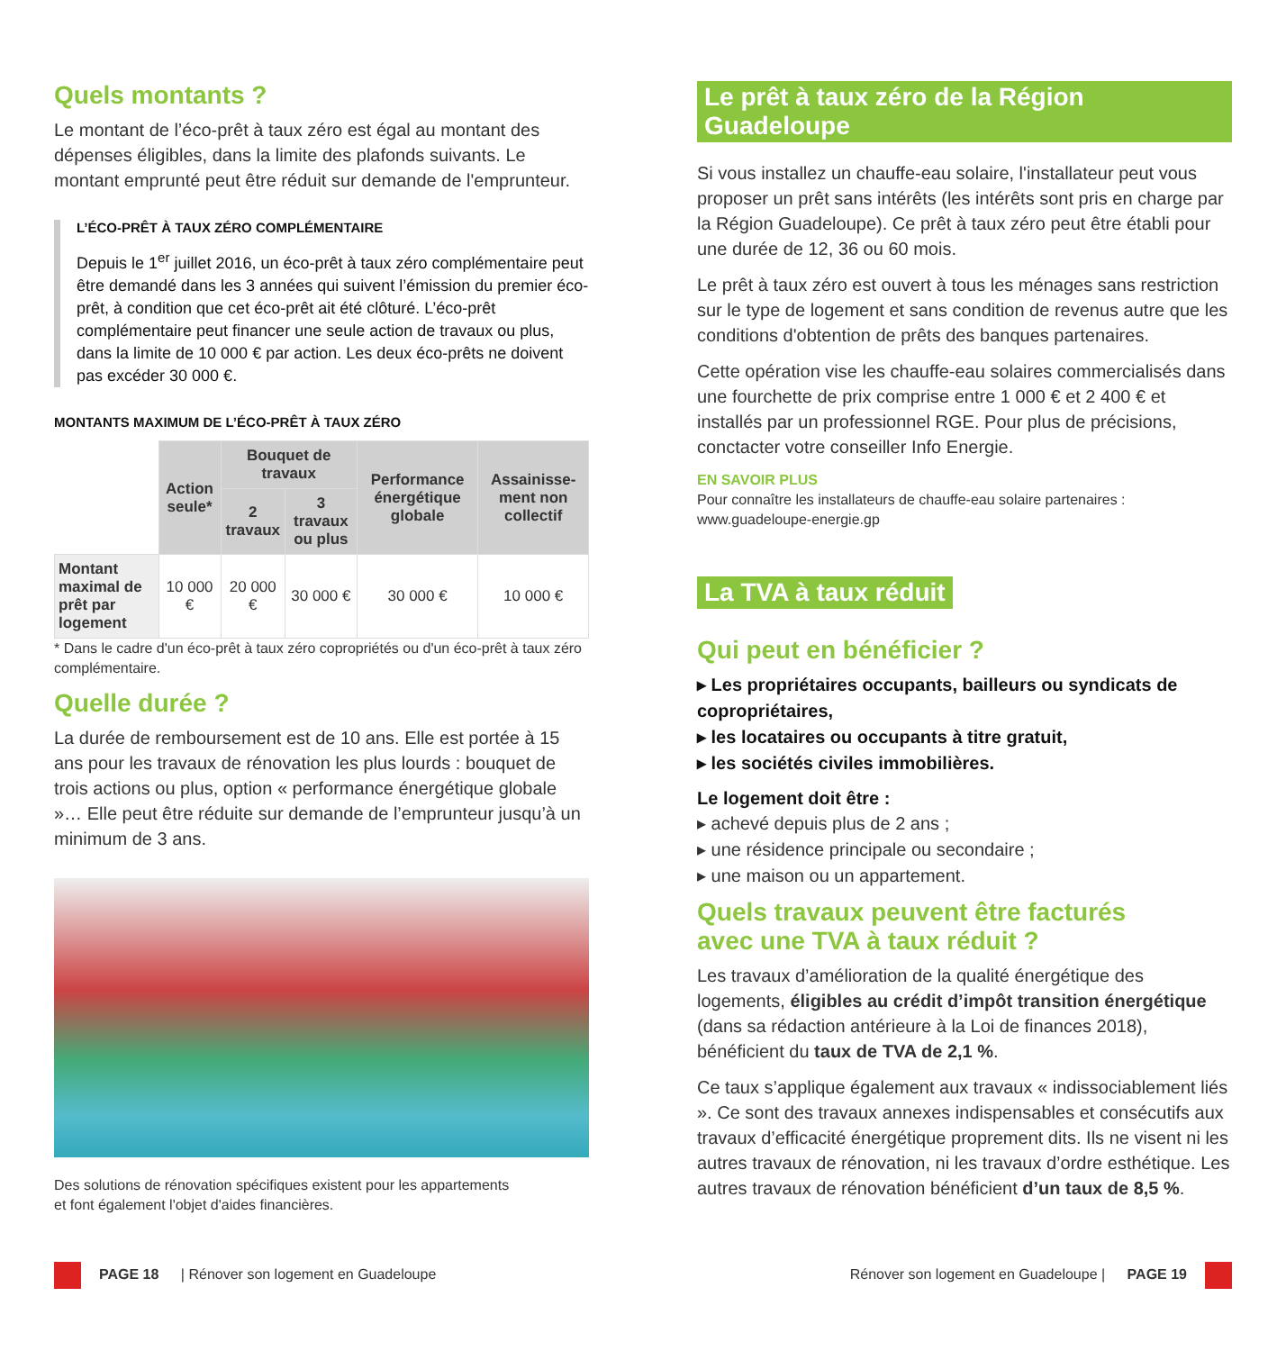Quels montants ?
Le montant de l’éco-prêt à taux zéro est égal au montant des dépenses éligibles, dans la limite des plafonds suivants. Le montant emprunté peut être réduit sur demande de l'emprunteur.
L’ÉCO-PRÊT À TAUX ZÉRO COMPLÉMENTAIRE
Depuis le 1<sup>er</sup> juillet 2016, un éco-prêt à taux zéro complémentaire peut être demandé dans les 3 années qui suivent l’émission du premier éco-prêt, à condition que cet éco-prêt ait été clôturé. L’éco-prêt complémentaire peut financer une seule action de travaux ou plus, dans la limite de 10 000 € par action. Les deux éco-prêts ne doivent pas excéder 30 000 €.
MONTANTS MAXIMUM DE L’ÉCO-PRÊT À TAUX ZÉRO
| | Action seule* | Bouquet de travaux | | Performance énergétique globale | Assainisse-ment non collectif |
| | | 2 travaux | 3 travaux ou plus | | |
| Montant maximal de prêt par logement | 10 000 € | 20 000 € | 30 000 € | 30 000 € | 10 000 € |
* Dans le cadre d'un éco-prêt à taux zéro copropriétés ou d'un éco-prêt à taux zéro complémentaire.
Quelle durée ?
La durée de remboursement est de 10 ans. Elle est portée à 15 ans pour les travaux de rénovation les plus lourds : bouquet de trois actions ou plus, option « performance énergétique globale »… Elle peut être réduite sur demande de l’emprunteur jusqu’à un minimum de 3 ans.
Des solutions de rénovation spécifiques existent pour les appartements
et font également l'objet d'aides financières.
Le prêt à taux zéro de la Région Guadeloupe
Si vous installez un chauffe-eau solaire, l'installateur peut vous proposer un prêt sans intérêts (les intérêts sont pris en charge par la Région Guadeloupe). Ce prêt à taux zéro peut être établi pour une durée de 12, 36 ou 60 mois.
Le prêt à taux zéro est ouvert à tous les ménages sans restriction sur le type de logement et sans condition de revenus autre que les conditions d'obtention de prêts des banques partenaires.
Cette opération vise les chauffe-eau solaires commercialisés dans une fourchette de prix comprise entre 1 000 € et 2 400 € et installés par un professionnel RGE. Pour plus de précisions, conctacter votre conseiller Info Energie.
EN SAVOIR PLUS
Pour connaître les installateurs de chauffe-eau solaire partenaires :
www.guadeloupe-energie.gp
La TVA à taux réduit
Qui peut en bénéficier ?
▸ Les propriétaires occupants, bailleurs ou syndicats de copropriétaires,
▸ les locataires ou occupants à titre gratuit,
▸ les sociétés civiles immobilières.
Le logement doit être :
▸ achevé depuis plus de 2 ans ;
▸ une résidence principale ou secondaire ;
▸ une maison ou un appartement.
Quels travaux peuvent être facturés
avec une TVA à taux réduit ?
Les travaux d’amélioration de la qualité énergétique des logements, éligibles au crédit d’impôt transition énergétique (dans sa rédaction antérieure à la Loi de finances 2018), bénéficient du taux de TVA de 2,1 %.
Ce taux s’applique également aux travaux « indissociablement liés ». Ce sont des travaux annexes indispensables et consécutifs aux travaux d’efficacité énergétique proprement dits. Ils ne visent ni les autres travaux de rénovation, ni les travaux d’ordre esthétique. Les autres travaux de rénovation bénéficient d’un taux de 8,5 %.
PAGE 18 | Rénover son logement en Guadeloupe Rénover son logement en Guadeloupe | PAGE 19